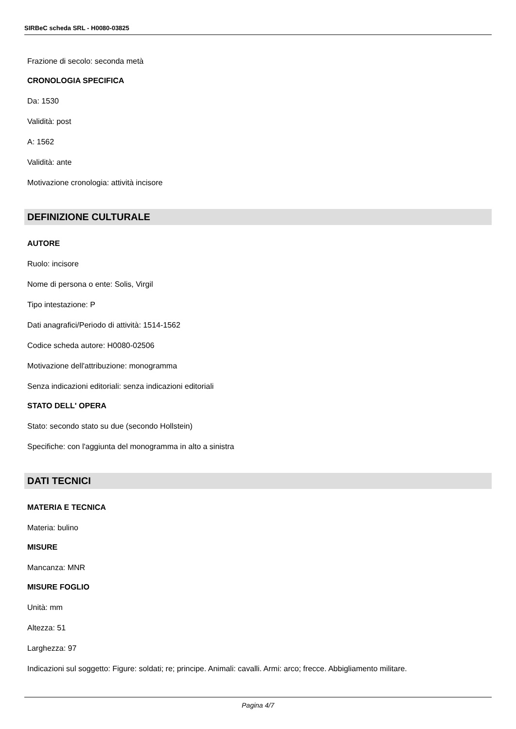SIRBeC scheda SRL - H0080-03825
Frazione di secolo: seconda metà
CRONOLOGIA SPECIFICA
Da: 1530
Validità: post
A: 1562
Validità: ante
Motivazione cronologia: attività incisore
DEFINIZIONE CULTURALE
AUTORE
Ruolo: incisore
Nome di persona o ente: Solis, Virgil
Tipo intestazione: P
Dati anagrafici/Periodo di attività: 1514-1562
Codice scheda autore: H0080-02506
Motivazione dell'attribuzione: monogramma
Senza indicazioni editoriali: senza indicazioni editoriali
STATO DELL' OPERA
Stato: secondo stato su due (secondo Hollstein)
Specifiche: con l'aggiunta del monogramma in alto a sinistra
DATI TECNICI
MATERIA E TECNICA
Materia: bulino
MISURE
Mancanza: MNR
MISURE FOGLIO
Unità: mm
Altezza: 51
Larghezza: 97
Indicazioni sul soggetto: Figure: soldati; re; principe. Animali: cavalli. Armi: arco; frecce. Abbigliamento militare.
Pagina 4/7